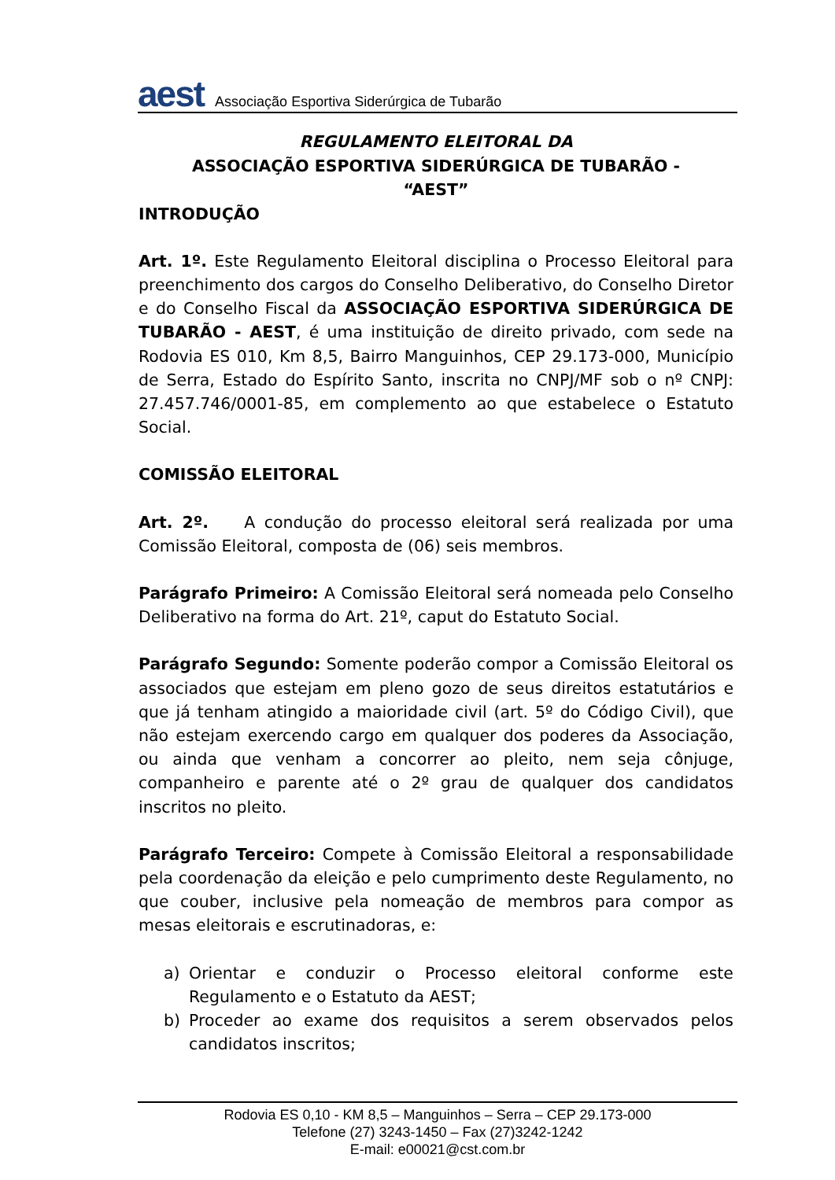aest Associação Esportiva Siderúrgica de Tubarão
REGULAMENTO ELEITORAL DA
ASSOCIAÇÃO ESPORTIVA SIDERÚRGICA DE TUBARÃO -
“AEST”
INTRODUÇÃO
Art. 1º. Este Regulamento Eleitoral disciplina o Processo Eleitoral para preenchimento dos cargos do Conselho Deliberativo, do Conselho Diretor e do Conselho Fiscal da ASSOCIAÇÃO ESPORTIVA SIDERÚRGICA DE TUBARÃO - AEST, é uma instituição de direito privado, com sede na Rodovia ES 010, Km 8,5, Bairro Manguinhos, CEP 29.173-000, Município de Serra, Estado do Espírito Santo, inscrita no CNPJ/MF sob o nº CNPJ: 27.457.746/0001-85, em complemento ao que estabelece o Estatuto Social.
COMISSÃO ELEITORAL
Art. 2º. A condução do processo eleitoral será realizada por uma Comissão Eleitoral, composta de (06) seis membros.
Parágrafo Primeiro: A Comissão Eleitoral será nomeada pelo Conselho Deliberativo na forma do Art. 21º, caput do Estatuto Social.
Parágrafo Segundo: Somente poderão compor a Comissão Eleitoral os associados que estejam em pleno gozo de seus direitos estatutários e que já tenham atingido a maioridade civil (art. 5º do Código Civil), que não estejam exercendo cargo em qualquer dos poderes da Associação, ou ainda que venham a concorrer ao pleito, nem seja cônjuge, companheiro e parente até o 2º grau de qualquer dos candidatos inscritos no pleito.
Parágrafo Terceiro: Compete à Comissão Eleitoral a responsabilidade pela coordenação da eleição e pelo cumprimento deste Regulamento, no que couber, inclusive pela nomeação de membros para compor as mesas eleitorais e escrutinadoras, e:
a) Orientar e conduzir o Processo eleitoral conforme este Regulamento e o Estatuto da AEST;
b) Proceder ao exame dos requisitos a serem observados pelos candidatos inscritos;
Rodovia ES 0,10 - KM 8,5 – Manguinhos – Serra – CEP 29.173-000
Telefone (27) 3243-1450 – Fax (27)3242-1242
E-mail: e00021@cst.com.br